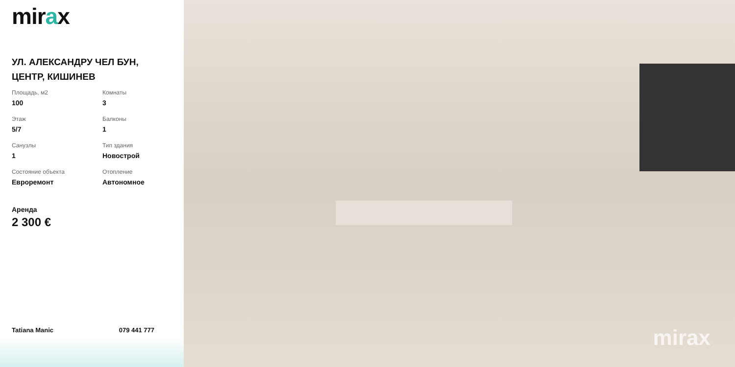mirax
УЛ. АЛЕКСАНДРУ ЧЕЛ БУН, ЦЕНТР, КИШИНЕВ
Площадь, м2
100
Комнаты
3
Этаж
5/7
Балконы
1
Санузлы
1
Тип здания
Новострой
Состояние объекта
Евроремонт
Отопление
Автономное
Аренда
2 300 €
Tatiana Manic 079 441 777
mirax